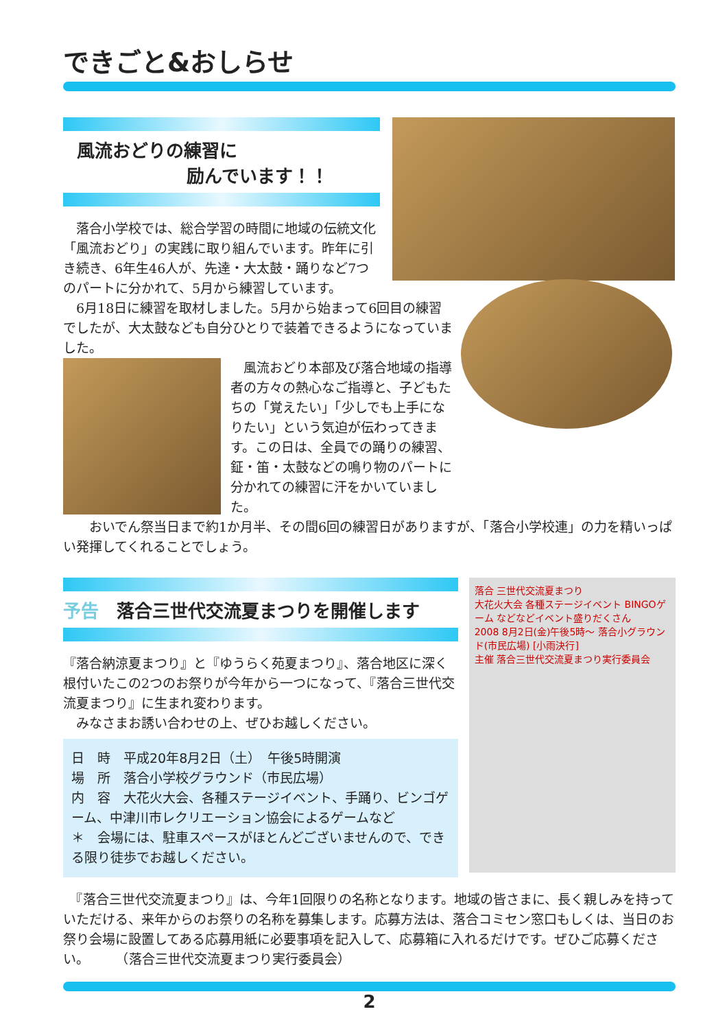できごと&おしらせ
風流おどりの練習に
励んでいます！！
　落合小学校では、総合学習の時間に地域の伝統文化「風流おどり」の実践に取り組んでいます。昨年に引き続き、6年生46人が、先達・大太鼓・踊りなど7つのパートに分かれて、5月から練習しています。
　6月18日に練習を取材しました。5月から始まって6回目の練習でしたが、大太鼓なども自分ひとりで装着できるようになっていました。
　風流おどり本部及び落合地域の指導者の方々の熱心なご指導と、子どもたちの「覚えたい」「少しでも上手になりたい」という気迫が伝わってきます。この日は、全員での踊りの練習、鉦・笛・太鼓などの鳴り物のパートに分かれての練習に汗をかいていました。
　　おいでん祭当日まで約1か月半、その間6回の練習日がありますが、「落合小学校連」の力を精いっぱい発揮してくれることでしょう。
予告　落合三世代交流夏まつりを開催します
『落合納涼夏まつり』と『ゆうらく苑夏まつり』、落合地区に深く根付いたこの2つのお祭りが今年から一つになって、『落合三世代交流夏まつり』に生まれ変わります。
　みなさまお誘い合わせの上、ぜひお越しください。
日　時　平成20年8月2日（土）　午後5時開演
場　所　落合小学校グラウンド（市民広場）
内　容　大花火大会、各種ステージイベント、手踊り、ビンゴゲーム、中津川市レクリエーション協会によるゲームなど
＊　会場には、駐車スペースがほとんどございませんので、できる限り徒歩でお越しください。
落合 三世代交流夏まつり
大花火大会 各種ステージイベント BINGOゲーム などなどイベント盛りだくさん
2008 8月2日(金)午後5時～ 落合小グラウンド(市民広場) [小雨決行]
主催 落合三世代交流夏まつり実行委員会
　『落合三世代交流夏まつり』は、今年1回限りの名称となります。地域の皆さまに、長く親しみを持っていただける、来年からのお祭りの名称を募集します。応募方法は、落合コミセン窓口もしくは、当日のお祭り会場に設置してある応募用紙に必要事項を記入して、応募箱に入れるだけです。ぜひご応募ください。　　　（落合三世代交流夏まつり実行委員会）
2